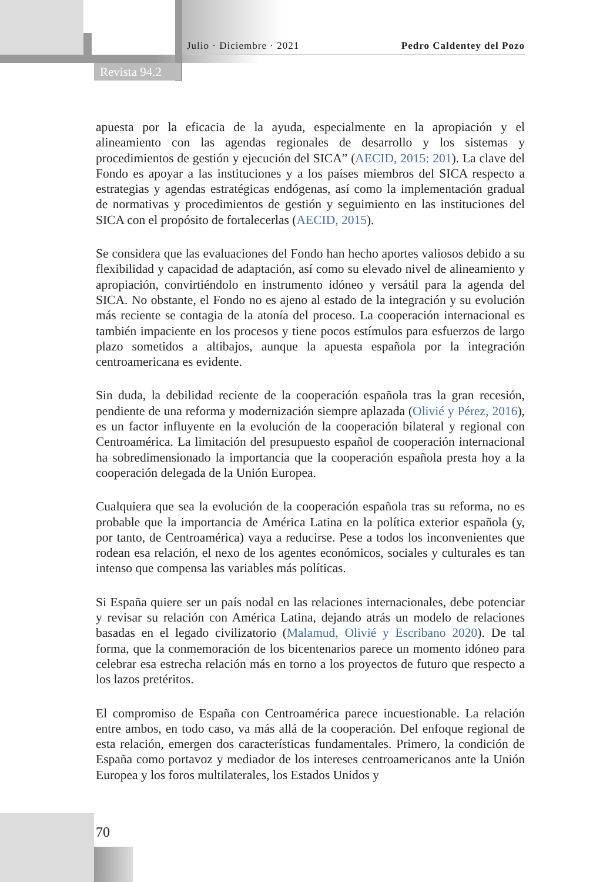Julio · Diciembre · 2021 Pedro Caldentey del Pozo
Revista 94.2
apuesta por la eficacia de la ayuda, especialmente en la apropiación y el alineamiento con las agendas regionales de desarrollo y los sistemas y procedimientos de gestión y ejecución del SICA” (AECID, 2015: 201). La clave del Fondo es apoyar a las instituciones y a los países miembros del SICA respecto a estrategias y agendas estratégicas endógenas, así como la implementación gradual de normativas y procedimientos de gestión y seguimiento en las instituciones del SICA con el propósito de fortalecerlas (AECID, 2015).
Se considera que las evaluaciones del Fondo han hecho aportes valiosos debido a su flexibilidad y capacidad de adaptación, así como su elevado nivel de alineamiento y apropiación, convirtiéndolo en instrumento idóneo y versátil para la agenda del SICA. No obstante, el Fondo no es ajeno al estado de la integración y su evolución más reciente se contagia de la atonía del proceso. La cooperación internacional es también impaciente en los procesos y tiene pocos estímulos para esfuerzos de largo plazo sometidos a altibajos, aunque la apuesta española por la integración centroamericana es evidente.
Sin duda, la debilidad reciente de la cooperación española tras la gran recesión, pendiente de una reforma y modernización siempre aplazada (Olivié y Pérez, 2016), es un factor influyente en la evolución de la cooperación bilateral y regional con Centroamérica. La limitación del presupuesto español de cooperación internacional ha sobredimensionado la importancia que la cooperación española presta hoy a la cooperación delegada de la Unión Europea.
Cualquiera que sea la evolución de la cooperación española tras su reforma, no es probable que la importancia de América Latina en la política exterior española (y, por tanto, de Centroamérica) vaya a reducirse. Pese a todos los inconvenientes que rodean esa relación, el nexo de los agentes económicos, sociales y culturales es tan intenso que compensa las variables más políticas.
Si España quiere ser un país nodal en las relaciones internacionales, debe potenciar y revisar su relación con América Latina, dejando atrás un modelo de relaciones basadas en el legado civilizatorio (Malamud, Olivié y Escribano 2020). De tal forma, que la conmemoración de los bicentenarios parece un momento idóneo para celebrar esa estrecha relación más en torno a los proyectos de futuro que respecto a los lazos pretéritos.
El compromiso de España con Centroamérica parece incuestionable. La relación entre ambos, en todo caso, va más allá de la cooperación. Del enfoque regional de esta relación, emergen dos características fundamentales. Primero, la condición de España como portavoz y mediador de los intereses centroamericanos ante la Unión Europea y los foros multilaterales, los Estados Unidos y
70